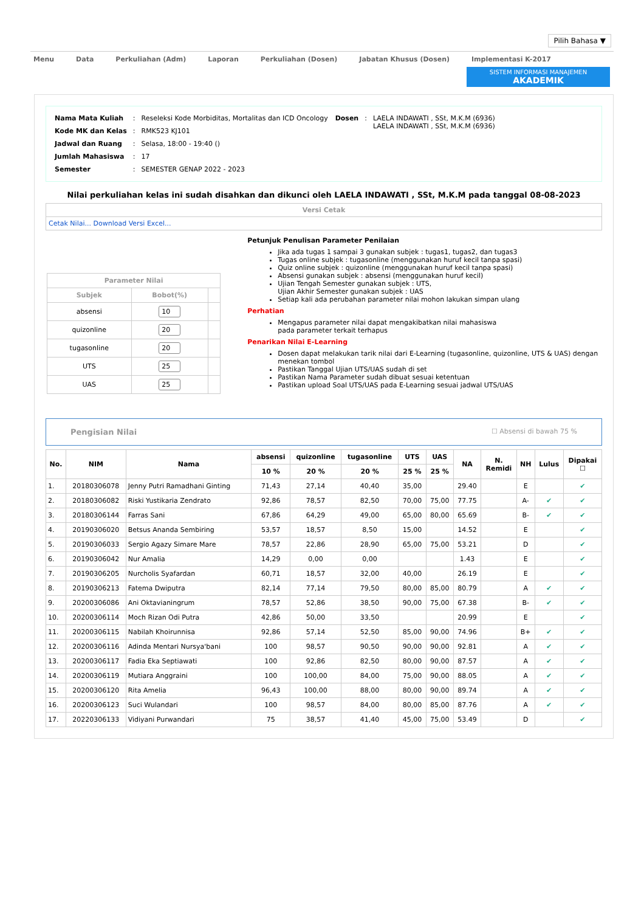Pilih Bahasa ▼
Menu Data Perkuliahan (Adm) Laporan Perkuliahan (Dosen) Jabatan Khusus (Dosen) Implementasi K-2017
SISTEM INFORMASI MANAJEMEN
AKADEMIK
| Nama Mata Kuliah | : | Reseleksi Kode Morbiditas, Mortalitas dan ICD Oncology |
| Kode MK dan Kelas | : | RMK523 KJ101 |
| Jadwal dan Ruang | : | Selasa, 18:00 - 19:40 () |
| Jumlah Mahasiswa | : | 17 |
| Semester | : | SEMESTER GENAP 2022 - 2023 |
| Dosen | : | LAELA INDAWATI , SSt, M.K.M (6936) LAELA INDAWATI , SSt, M.K.M (6936) |
Nilai perkuliahan kelas ini sudah disahkan dan dikunci oleh LAELA INDAWATI , SSt, M.K.M pada tanggal 08-08-2023
Versi Cetak
Cetak Nilai... Download Versi Excel...
| Parameter Nilai | | |
| --- | --- | --- |
| Subjek | Bobot(%) | |
| absensi | 10 | |
| quizonline | 20 | |
| tugasonline | 20 | |
| UTS | 25 | |
| UAS | 25 | |
Petunjuk Penulisan Parameter Penilaian
Jika ada tugas 1 sampai 3 gunakan subjek : tugas1, tugas2, dan tugas3
Tugas online subjek : tugasonline (menggunakan huruf kecil tanpa spasi)
Quiz online subjek : quizonline (menggunakan huruf kecil tanpa spasi)
Absensi gunakan subjek : absensi (menggunakan huruf kecil)
Ujian Tengah Semester gunakan subjek : UTS,
Ujian Akhir Semester gunakan subjek : UAS
Setiap kali ada perubahan parameter nilai mohon lakukan simpan ulang
Perhatian
Mengapus parameter nilai dapat mengakibatkan nilai mahasiswa
pada parameter terkait terhapus
Penarikan Nilai E-Learning
Dosen dapat melakukan tarik nilai dari E-Learning (tugasonline, quizonline, UTS & UAS) dengan menekan tombol
Pastikan Tanggal Ujian UTS/UAS sudah di set
Pastikan Nama Parameter sudah dibuat sesuai ketentuan
Pastikan upload Soal UTS/UAS pada E-Learning sesuai jadwal UTS/UAS
Pengisian Nilai ☐ Absensi di bawah 75 %
| No. | NIM | Nama | absensi | quizonline | tugasonline | UTS | UAS | NA | N. Remidi | NH | Lulus | Dipakai ☐ |
| --- | --- | --- | --- | --- | --- | --- | --- | --- | --- | --- | --- | --- |
| | | | 10 % | 20 % | 20 % | 25 % | 25 % | | | | | |
| 1. | 20180306078 | Jenny Putri Ramadhani Ginting | 71,43 | 27,14 | 40,40 | 35,00 | | 29.40 | | E | | ✔ |
| 2. | 20180306082 | Riski Yustikaria Zendrato | 92,86 | 78,57 | 82,50 | 70,00 | 75,00 | 77.75 | | A- | ✔ | ✔ |
| 3. | 20180306144 | Farras Sani | 67,86 | 64,29 | 49,00 | 65,00 | 80,00 | 65.69 | | B- | ✔ | ✔ |
| 4. | 20190306020 | Betsus Ananda Sembiring | 53,57 | 18,57 | 8,50 | 15,00 | | 14.52 | | E | | ✔ |
| 5. | 20190306033 | Sergio Agazy Simare Mare | 78,57 | 22,86 | 28,90 | 65,00 | 75,00 | 53.21 | | D | | ✔ |
| 6. | 20190306042 | Nur Amalia | 14,29 | 0,00 | 0,00 | | | 1.43 | | E | | ✔ |
| 7. | 20190306205 | Nurcholis Syafardan | 60,71 | 18,57 | 32,00 | 40,00 | | 26.19 | | E | | ✔ |
| 8. | 20190306213 | Fatema Dwiputra | 82,14 | 77,14 | 79,50 | 80,00 | 85,00 | 80.79 | | A | ✔ | ✔ |
| 9. | 20200306086 | Ani Oktavianingrum | 78,57 | 52,86 | 38,50 | 90,00 | 75,00 | 67.38 | | B- | ✔ | ✔ |
| 10. | 20200306114 | Moch Rizan Odi Putra | 42,86 | 50,00 | 33,50 | | | 20.99 | | E | | ✔ |
| 11. | 20200306115 | Nabilah Khoirunnisa | 92,86 | 57,14 | 52,50 | 85,00 | 90,00 | 74.96 | | B+ | ✔ | ✔ |
| 12. | 20200306116 | Adinda Mentari Nursya'bani | 100 | 98,57 | 90,50 | 90,00 | 90,00 | 92.81 | | A | ✔ | ✔ |
| 13. | 20200306117 | Fadia Eka Septiawati | 100 | 92,86 | 82,50 | 80,00 | 90,00 | 87.57 | | A | ✔ | ✔ |
| 14. | 20200306119 | Mutiara Anggraini | 100 | 100,00 | 84,00 | 75,00 | 90,00 | 88.05 | | A | ✔ | ✔ |
| 15. | 20200306120 | Rita Amelia | 96,43 | 100,00 | 88,00 | 80,00 | 90,00 | 89.74 | | A | ✔ | ✔ |
| 16. | 20200306123 | Suci Wulandari | 100 | 98,57 | 84,00 | 80,00 | 85,00 | 87.76 | | A | ✔ | ✔ |
| 17. | 20220306133 | Vidiyani Purwandari | 75 | 38,57 | 41,40 | 45,00 | 75,00 | 53.49 | | D | | ✔ |